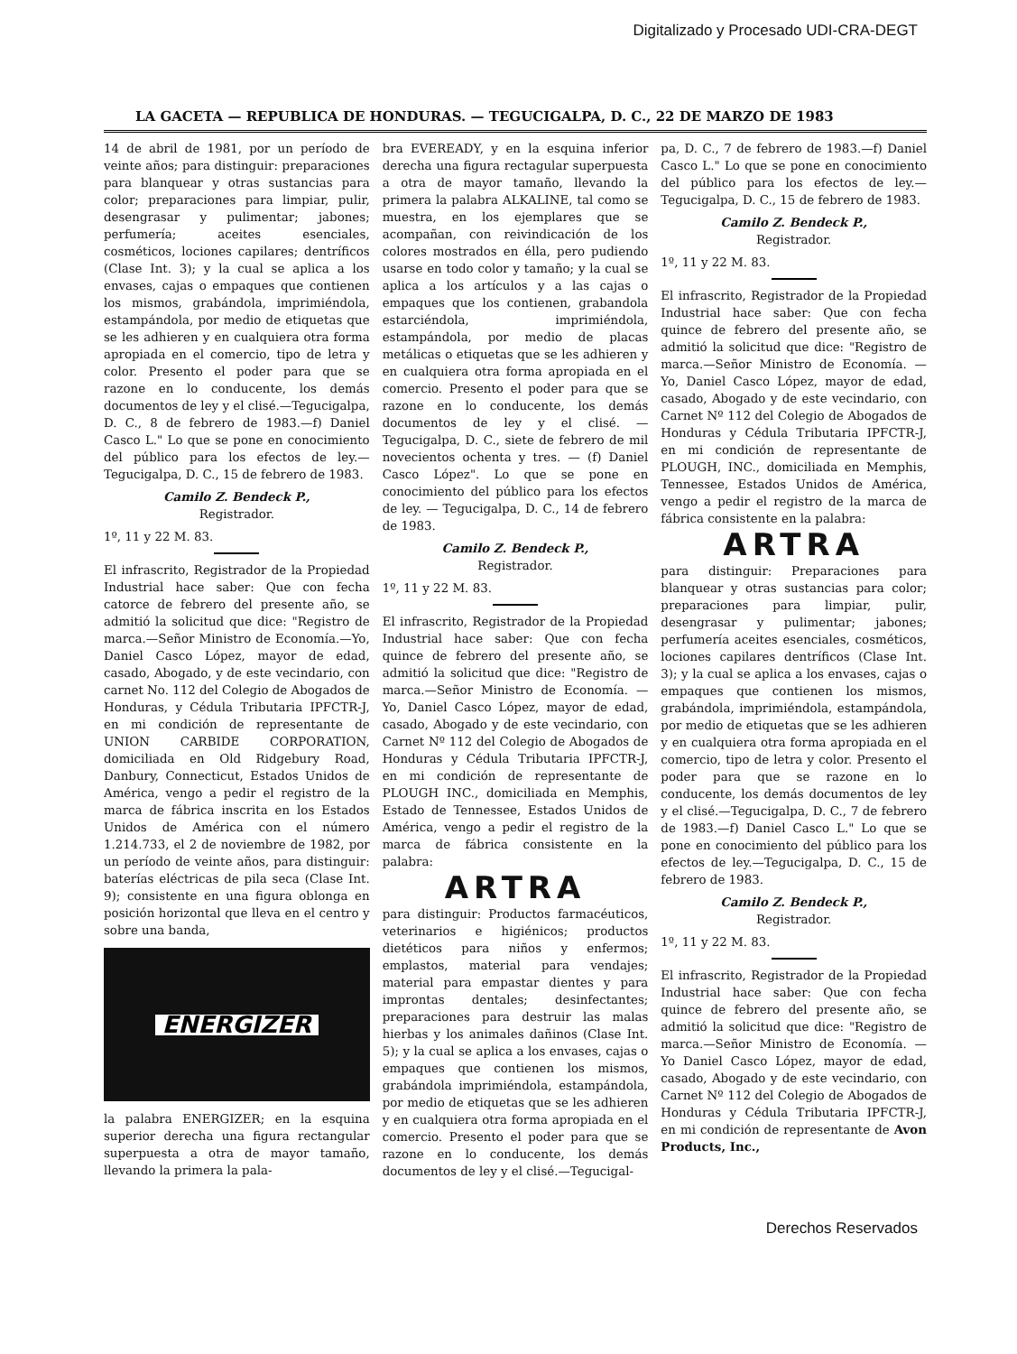Digitalizado y Procesado UDI-CRA-DEGT
LA GACETA — REPUBLICA DE HONDURAS. — TEGUCIGALPA, D. C., 22 DE MARZO DE 1983
14 de abril de 1981, por un período de veinte años; para distinguir: preparaciones para blanquear y otras sustancias para color; preparaciones para limpiar, pulir, desengrasar y pulimentar; jabones; perfumería; aceites esenciales, cosméticos, lociones capilares; dentríficos (Clase Int. 3); y la cual se aplica a los envases, cajas o empaques que contienen los mismos, grabándola, imprimiéndola, estampándola, por medio de etiquetas que se les adhieren y en cualquiera otra forma apropiada en el comercio, tipo de letra y color. Presento el poder para que se razone en lo conducente, los demás documentos de ley y el clisé.—Tegucigalpa, D. C., 8 de febrero de 1983.—f) Daniel Casco L." Lo que se pone en conocimiento del público para los efectos de ley.—Tegucigalpa, D. C., 15 de febrero de 1983.
Camilo Z. Bendeck P.,
Registrador.
1º, 11 y 22 M. 83.
El infrascrito, Registrador de la Propiedad Industrial hace saber: Que con fecha catorce de febrero del presente año, se admitió la solicitud que dice: "Registro de marca.—Señor Ministro de Economía.—Yo, Daniel Casco López, mayor de edad, casado, Abogado, y de este vecindario, con carnet No. 112 del Colegio de Abogados de Honduras, y Cédula Tributaria IPFCTR-J, en mi condición de representante de UNION CARBIDE CORPORATION, domiciliada en Old Ridgebury Road, Danbury, Connecticut, Estados Unidos de América, vengo a pedir el registro de la marca de fábrica inscrita en los Estados Unidos de América con el número 1.214.733, el 2 de noviembre de 1982, por un período de veinte años, para distinguir: baterías eléctricas de pila seca (Clase Int. 9); consistente en una figura oblonga en posición horizontal que lleva en el centro y sobre una banda,
ENERGIZER
la palabra ENERGIZER; en la esquina superior derecha una figura rectangular superpuesta a otra de mayor tamaño, llevando la primera la pala-
bra EVEREADY, y en la esquina inferior derecha una figura rectagular superpuesta a otra de mayor tamaño, llevando la primera la palabra ALKALINE, tal como se muestra, en los ejemplares que se acompañan, con reivindicación de los colores mostrados en élla, pero pudiendo usarse en todo color y tamaño; y la cual se aplica a los artículos y a las cajas o empaques que los contienen, grabandola estarciéndola, imprimiéndola, estampándola, por medio de placas metálicas o etiquetas que se les adhieren y en cualquiera otra forma apropiada en el comercio. Presento el poder para que se razone en lo conducente, los demás documentos de ley y el clisé. — Tegucigalpa, D. C., siete de febrero de mil novecientos ochenta y tres. — (f) Daniel Casco López". Lo que se pone en conocimiento del público para los efectos de ley. — Tegucigalpa, D. C., 14 de febrero de 1983.
Camilo Z. Bendeck P.,
Registrador.
1º, 11 y 22 M. 83.
El infrascrito, Registrador de la Propiedad Industrial hace saber: Que con fecha quince de febrero del presente año, se admitió la solicitud que dice: "Registro de marca.—Señor Ministro de Economía. — Yo, Daniel Casco López, mayor de edad, casado, Abogado y de este vecindario, con Carnet Nº 112 del Colegio de Abogados de Honduras y Cédula Tributaria IPFCTR-J, en mi condición de representante de PLOUGH INC., domiciliada en Memphis, Estado de Tennessee, Estados Unidos de América, vengo a pedir el registro de la marca de fábrica consistente en la palabra:
ARTRA
para distinguir: Productos farmacéuticos, veterinarios e higiénicos; productos dietéticos para niños y enfermos; emplastos, material para vendajes; material para empastar dientes y para improntas dentales; desinfectantes; preparaciones para destruir las malas hierbas y los animales dañinos (Clase Int. 5); y la cual se aplica a los envases, cajas o empaques que contienen los mismos, grabándola imprimiéndola, estampándola, por medio de etiquetas que se les adhieren y en cualquiera otra forma apropiada en el comercio. Presento el poder para que se razone en lo conducente, los demás documentos de ley y el clisé.—Tegucigal-
pa, D. C., 7 de febrero de 1983.—f) Daniel Casco L." Lo que se pone en conocimiento del público para los efectos de ley.—Tegucigalpa, D. C., 15 de febrero de 1983.
Camilo Z. Bendeck P.,
Registrador.
1º, 11 y 22 M. 83.
El infrascrito, Registrador de la Propiedad Industrial hace saber: Que con fecha quince de febrero del presente año, se admitió la solicitud que dice: "Registro de marca.—Señor Ministro de Economía. — Yo, Daniel Casco López, mayor de edad, casado, Abogado y de este vecindario, con Carnet Nº 112 del Colegio de Abogados de Honduras y Cédula Tributaria IPFCTR-J, en mi condición de representante de PLOUGH, INC., domiciliada en Memphis, Tennessee, Estados Unidos de América, vengo a pedir el registro de la marca de fábrica consistente en la palabra:
ARTRA
para distinguir: Preparaciones para blanquear y otras sustancias para color; preparaciones para limpiar, pulir, desengrasar y pulimentar; jabones; perfumería aceites esenciales, cosméticos, lociones capilares dentríficos (Clase Int. 3); y la cual se aplica a los envases, cajas o empaques que contienen los mismos, grabándola, imprimiéndola, estampándola, por medio de etiquetas que se les adhieren y en cualquiera otra forma apropiada en el comercio, tipo de letra y color. Presento el poder para que se razone en lo conducente, los demás documentos de ley y el clisé.—Tegucigalpa, D. C., 7 de febrero de 1983.—f) Daniel Casco L." Lo que se pone en conocimiento del público para los efectos de ley.—Tegucigalpa, D. C., 15 de febrero de 1983.
Camilo Z. Bendeck P.,
Registrador.
1º, 11 y 22 M. 83.
El infrascrito, Registrador de la Propiedad Industrial hace saber: Que con fecha quince de febrero del presente año, se admitió la solicitud que dice: "Registro de marca.—Señor Ministro de Economía. — Yo Daniel Casco López, mayor de edad, casado, Abogado y de este vecindario, con Carnet Nº 112 del Colegio de Abogados de Honduras y Cédula Tributaria IPFCTR-J, en mi condición de representante de Avon Products, Inc.,
Derechos Reservados